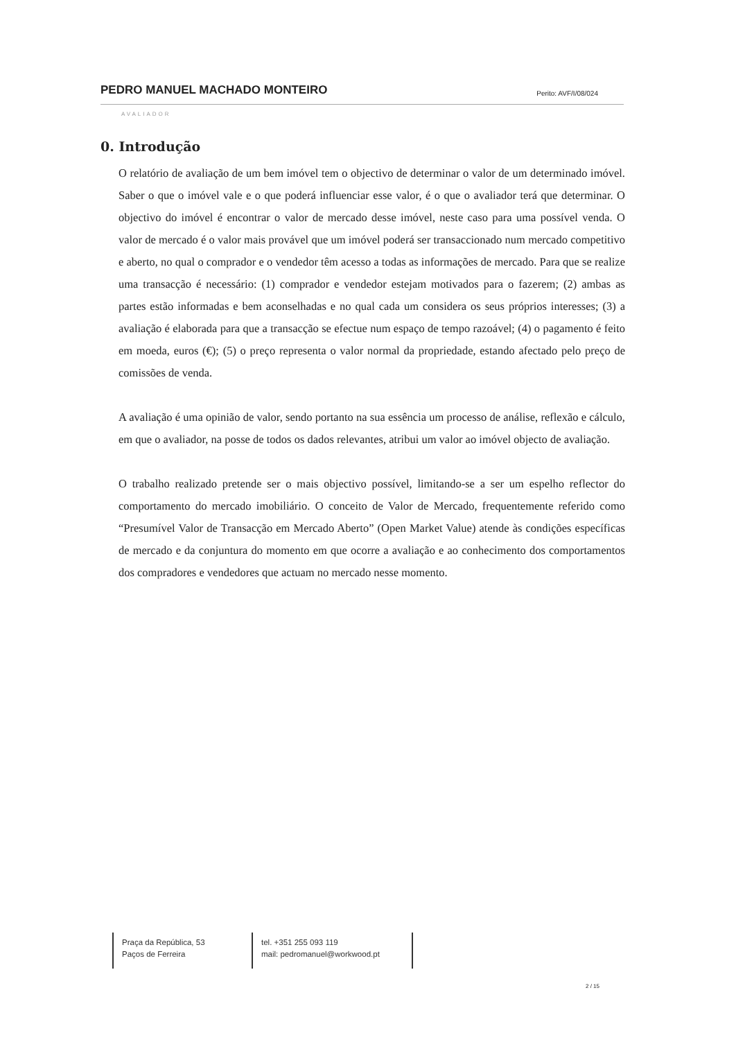PEDRO MANUEL MACHADO MONTEIRO Perito: AVF/I/08/024
AVALIADOR
0. Introdução
O relatório de avaliação de um bem imóvel tem o objectivo de determinar o valor de um determinado imóvel. Saber o que o imóvel vale e o que poderá influenciar esse valor, é o que o avaliador terá que determinar. O objectivo do imóvel é encontrar o valor de mercado desse imóvel, neste caso para uma possível venda. O valor de mercado é o valor mais provável que um imóvel poderá ser transaccionado num mercado competitivo e aberto, no qual o comprador e o vendedor têm acesso a todas as informações de mercado. Para que se realize uma transacção é necessário: (1) comprador e vendedor estejam motivados para o fazerem; (2) ambas as partes estão informadas e bem aconselhadas e no qual cada um considera os seus próprios interesses; (3) a avaliação é elaborada para que a transacção se efectue num espaço de tempo razoável; (4) o pagamento é feito em moeda, euros (€); (5) o preço representa o valor normal da propriedade, estando afectado pelo preço de comissões de venda.
A avaliação é uma opinião de valor, sendo portanto na sua essência um processo de análise, reflexão e cálculo, em que o avaliador, na posse de todos os dados relevantes, atribui um valor ao imóvel objecto de avaliação.
O trabalho realizado pretende ser o mais objectivo possível, limitando-se a ser um espelho reflector do comportamento do mercado imobiliário. O conceito de Valor de Mercado, frequentemente referido como “Presumível Valor de Transacção em Mercado Aberto” (Open Market Value) atende às condições específicas de mercado e da conjuntura do momento em que ocorre a avaliação e ao conhecimento dos comportamentos dos compradores e vendedores que actuam no mercado nesse momento.
Praça da República, 53
Paços de Ferreira
tel. +351 255 093 119
mail: pedromanuel@workwood.pt
2 / 15